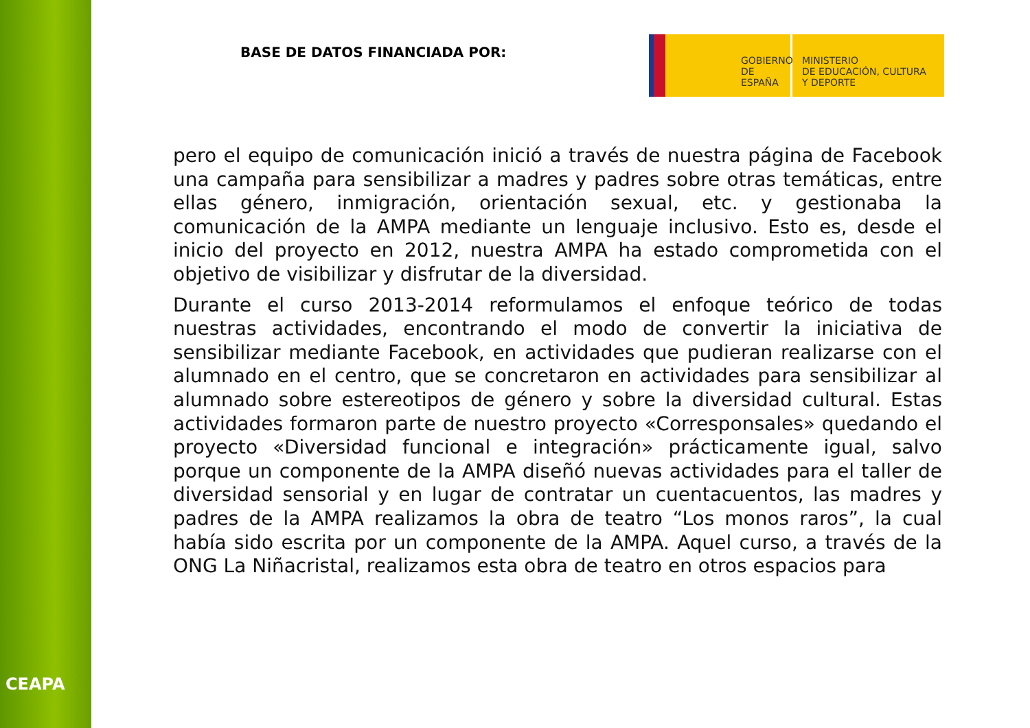CEAPA
BASE DE DATOS FINANCIADA POR:
GOBIERNO
DE ESPAÑA
MINISTERIO
DE EDUCACIÓN, CULTURA
Y DEPORTE
pero el equipo de comunicación inició a través de nuestra página de Facebook una campaña para sensibilizar a madres y padres sobre otras temáticas, entre ellas género, inmigración, orientación sexual, etc. y gestionaba la comunicación de la AMPA mediante un lenguaje inclusivo. Esto es, desde el inicio del proyecto en 2012, nuestra AMPA ha estado comprometida con el objetivo de visibilizar y disfrutar de la diversidad.
Durante el curso 2013-2014 reformulamos el enfoque teórico de todas nuestras actividades, encontrando el modo de convertir la iniciativa de sensibilizar mediante Facebook, en actividades que pudieran realizarse con el alumnado en el centro, que se concretaron en actividades para sensibilizar al alumnado sobre estereotipos de género y sobre la diversidad cultural. Estas actividades formaron parte de nuestro proyecto «Corresponsales» quedando el proyecto «Diversidad funcional e integración» prácticamente igual, salvo porque un componente de la AMPA diseñó nuevas actividades para el taller de diversidad sensorial y en lugar de contratar un cuentacuentos, las madres y padres de la AMPA realizamos la obra de teatro “Los monos raros”, la cual había sido escrita por un componente de la AMPA. Aquel curso, a través de la ONG La Niñacristal, realizamos esta obra de teatro en otros espacios para